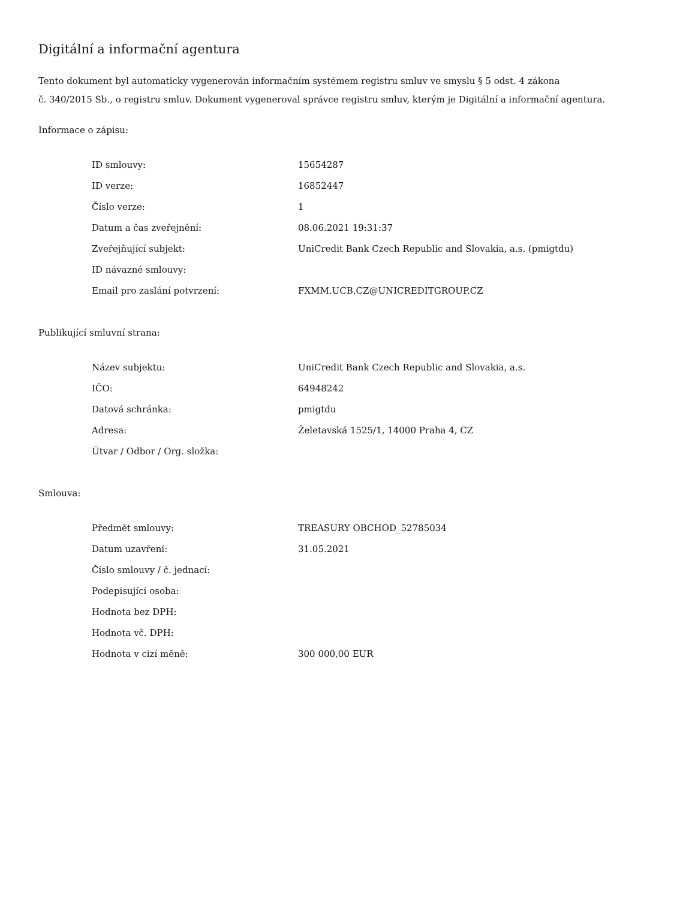Digitální a informační agentura
Tento dokument byl automaticky vygenerován informačním systémem registru smluv ve smyslu § 5 odst. 4 zákona
č. 340/2015 Sb., o registru smluv. Dokument vygeneroval správce registru smluv, kterým je Digitální a informační agentura.
Informace o zápisu:
| ID smlouvy: | 15654287 |
| ID verze: | 16852447 |
| Číslo verze: | 1 |
| Datum a čas zveřejnění: | 08.06.2021 19:31:37 |
| Zveřejňující subjekt: | UniCredit Bank Czech Republic and Slovakia, a.s. (pmigtdu) |
| ID návazné smlouvy: | |
| Email pro zaslání potvrzení: | FXMM.UCB.CZ@UNICREDITGROUP.CZ |
Publikující smluvní strana:
| Název subjektu: | UniCredit Bank Czech Republic and Slovakia, a.s. |
| IČO: | 64948242 |
| Datová schránka: | pmigtdu |
| Adresa: | Želetavská 1525/1, 14000 Praha 4, CZ |
| Útvar / Odbor / Org. složka: | |
Smlouva:
| Předmět smlouvy: | TREASURY OBCHOD_52785034 |
| Datum uzavření: | 31.05.2021 |
| Číslo smlouvy / č. jednací: | |
| Podepisující osoba: | |
| Hodnota bez DPH: | |
| Hodnota vč. DPH: | |
| Hodnota v cizí měně: | 300 000,00 EUR |